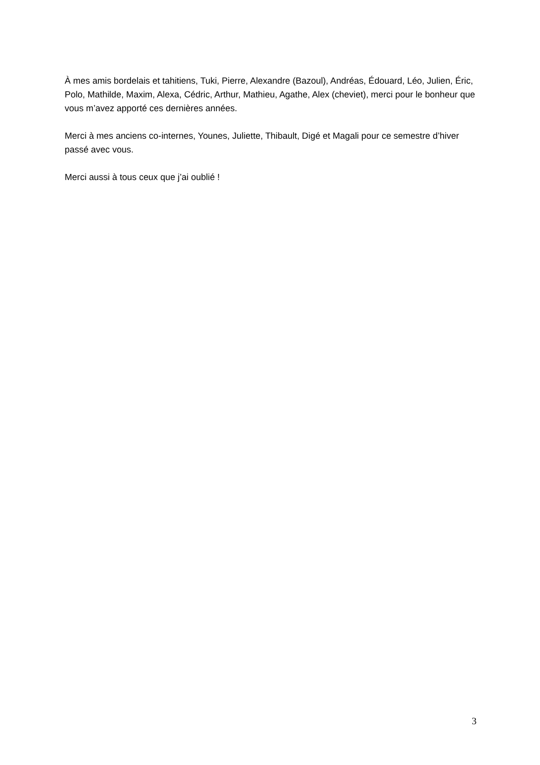À mes amis bordelais et tahitiens, Tuki, Pierre, Alexandre (Bazoul), Andréas, Édouard, Léo, Julien, Éric, Polo, Mathilde, Maxim, Alexa, Cédric, Arthur, Mathieu, Agathe, Alex (cheviet), merci pour le bonheur que vous m’avez apporté ces dernières années.
Merci à mes anciens co-internes, Younes, Juliette, Thibault, Digé et Magali pour ce semestre d’hiver passé avec vous.
Merci aussi à tous ceux que j’ai oublié !
3